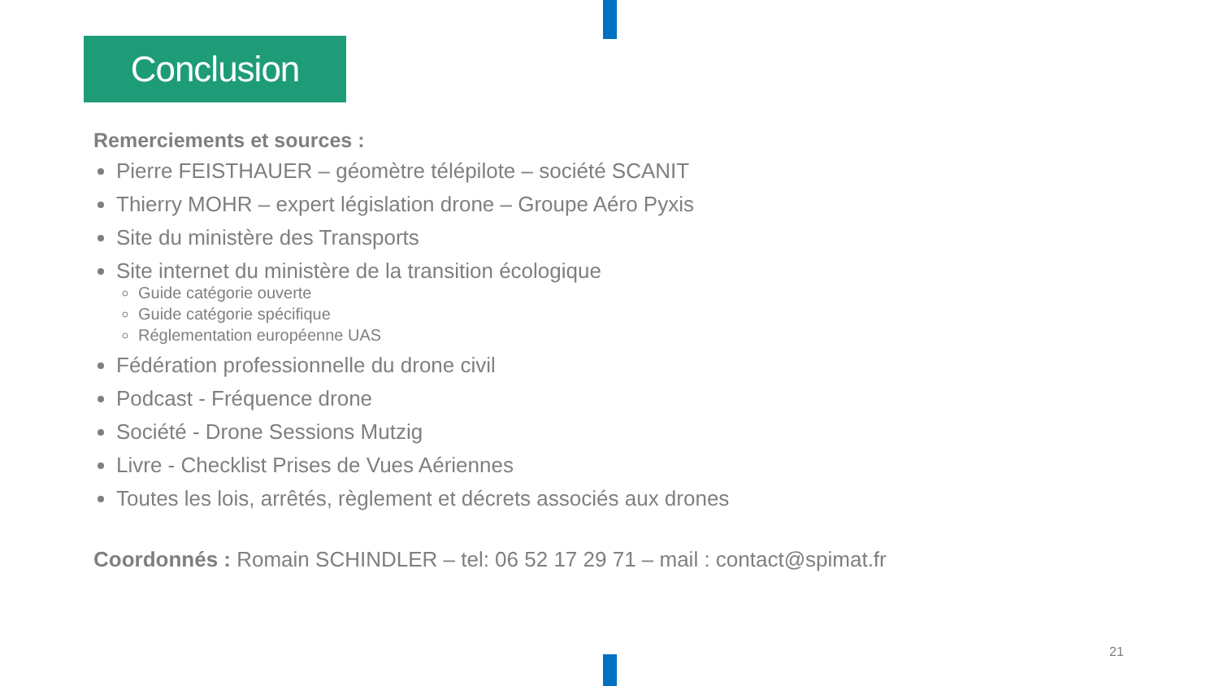Conclusion
Remerciements et sources :
Pierre FEISTHAUER – géomètre télépilote – société SCANIT
Thierry MOHR – expert législation drone – Groupe Aéro Pyxis
Site du ministère des Transports
Site internet du ministère de la transition écologique
Guide catégorie ouverte
Guide catégorie spécifique
Réglementation européenne UAS
Fédération professionnelle du drone civil
Podcast - Fréquence drone
Société - Drone Sessions Mutzig
Livre - Checklist Prises de Vues Aériennes
Toutes les lois, arrêtés, règlement et décrets associés aux drones
Coordonnés : Romain SCHINDLER – tel: 06 52 17 29 71 – mail : contact@spimat.fr
21